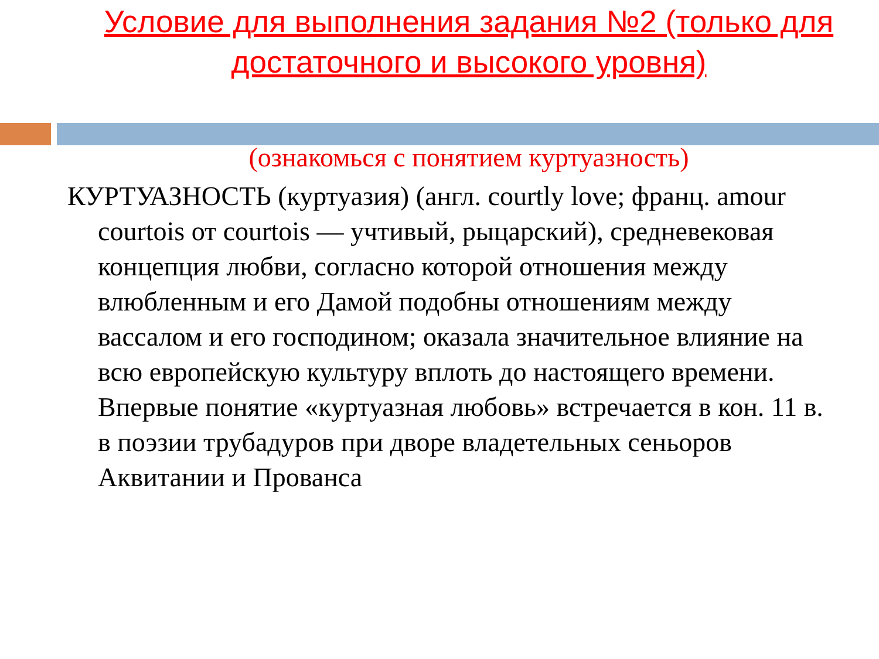Условие для выполнения задания №2 (только для достаточного и высокого уровня)
(ознакомься с понятием куртуазность)
КУРТУАЗНОСТЬ (куртуазия) (англ. courtly love; франц. amour courtois от courtois — учтивый, рыцарский), средневековая концепция любви, согласно которой отношения между влюбленным и его Дамой подобны отношениям между вассалом и его господином; оказала значительное влияние на всю европейскую культуру вплоть до настоящего времени. Впервые понятие «куртуазная любовь» встречается в кон. 11 в. в поэзии трубадуров при дворе владетельных сеньоров Аквитании и Прованса